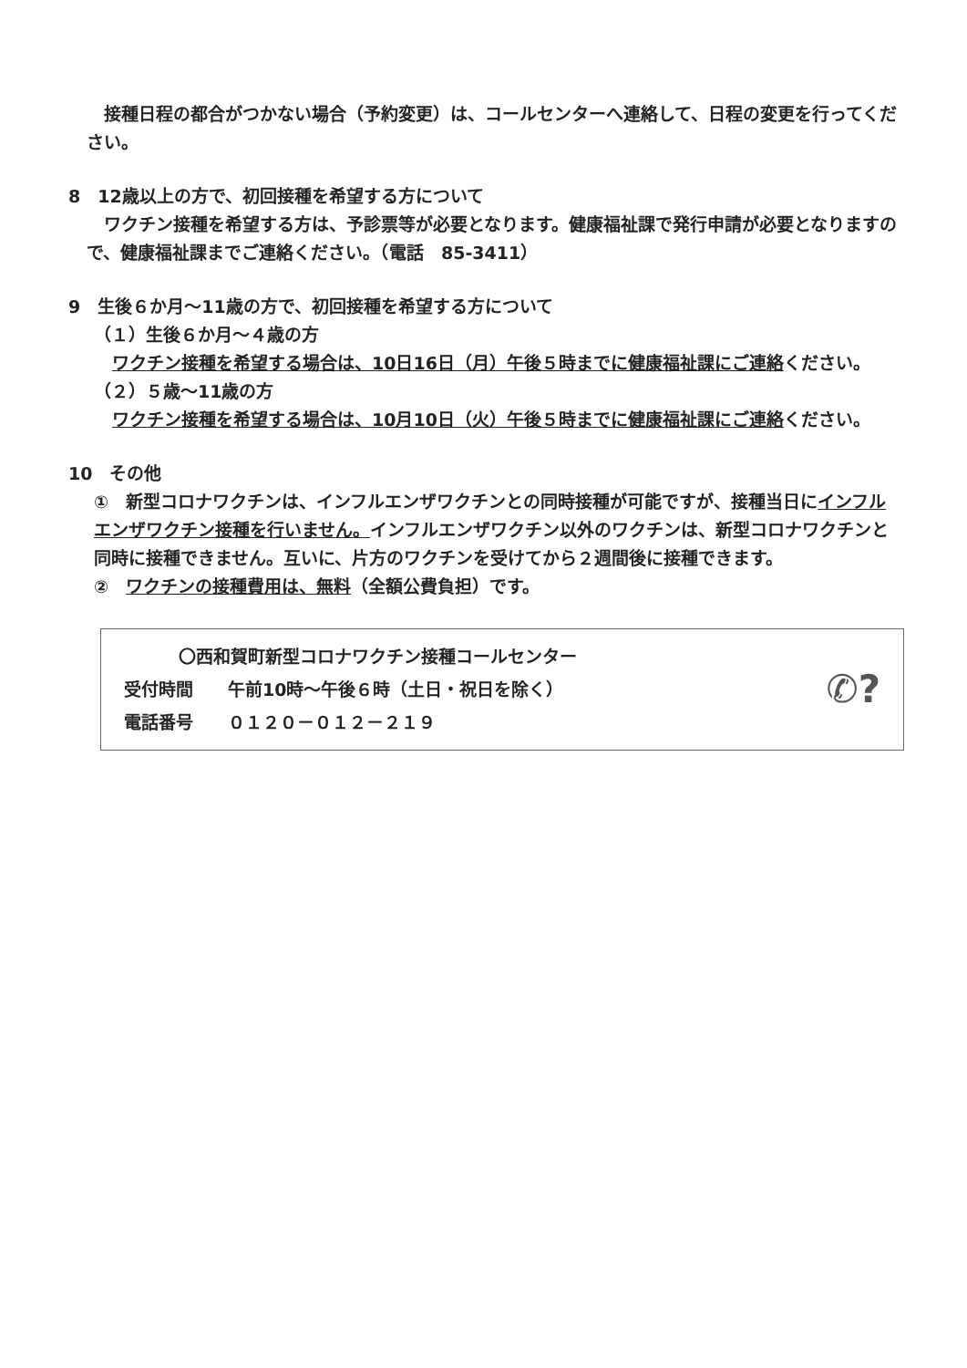接種日程の都合がつかない場合（予約変更）は、コールセンターへ連絡して、日程の変更を行ってください。
8　12歳以上の方で、初回接種を希望する方について
ワクチン接種を希望する方は、予診票等が必要となります。健康福祉課で発行申請が必要となりますので、健康福祉課までご連絡ください。（電話　85-3411）
9　生後６か月～11歳の方で、初回接種を希望する方について
（１）生後６か月～４歳の方
ワクチン接種を希望する場合は、10日16日（月）午後５時までに健康福祉課にご連絡ください。
（２）５歳～11歳の方
ワクチン接種を希望する場合は、10月10日（火）午後５時までに健康福祉課にご連絡ください。
10　その他
①　新型コロナワクチンは、インフルエンザワクチンとの同時接種が可能ですが、接種当日にインフルエンザワクチン接種を行いません。インフルエンザワクチン以外のワクチンは、新型コロナワクチンと同時に接種できません。互いに、片方のワクチンを受けてから２週間後に接種できます。
②　ワクチンの接種費用は、無料（全額公費負担）です。
〇西和賀町新型コロナワクチン接種コールセンター
受付時間　　午前10時～午後６時（土日・祝日を除く）
電話番号　　０１２０－０１２－２１９
✆?